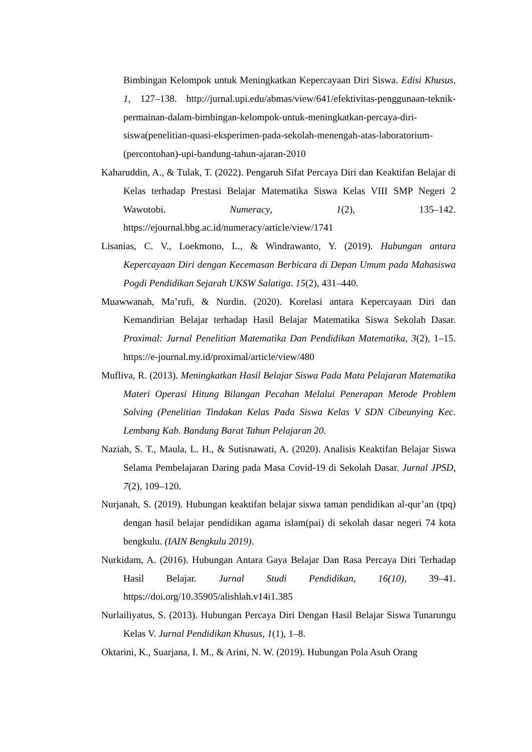Bimbingan Kelompok untuk Meningkatkan Kepercayaan Diri Siswa. Edisi Khusus, 1, 127–138. http://jurnal.upi.edu/abmas/view/641/efektivitas-penggunaan-teknik-permainan-dalam-bimbingan-kelompok-untuk-meningkatkan-percaya-diri-siswa(penelitian-quasi-eksperimen-pada-sekolah-menengah-atas-laboratorium-(percontohan)-upi-bandung-tahun-ajaran-2010
Kaharuddin, A., & Tulak, T. (2022). Pengaruh Sifat Percaya Diri dan Keaktifan Belajar di Kelas terhadap Prestasi Belajar Matematika Siswa Kelas VIII SMP Negeri 2 Wawotobi. Numeracy, 1(2), 135–142. https://ejournal.bbg.ac.id/numeracy/article/view/1741
Lisanias, C. V., Loekmono, L., & Windrawanto, Y. (2019). Hubungan antara Kepercayaan Diri dengan Kecemasan Berbicara di Depan Umum pada Mahasiswa Pogdi Pendidikan Sejarah UKSW Salatiga. 15(2), 431–440.
Muawwanah, Ma’rufi, & Nurdin. (2020). Korelasi antara Kepercayaan Diri dan Kemandirian Belajar terhadap Hasil Belajar Matematika Siswa Sekolah Dasar. Proximal: Jurnal Penelitian Matematika Dan Pendidikan Matematika, 3(2), 1–15. https://e-journal.my.id/proximal/article/view/480
Mufliva, R. (2013). Meningkatkan Hasil Belajar Siswa Pada Mata Pelajaran Matematika Materi Operasi Hitung Bilangan Pecahan Melalui Penerapan Metode Problem Solving (Penelitian Tindakan Kelas Pada Siswa Kelas V SDN Cibeunying Kec. Lembang Kab. Bandung Barat Tahun Pelajaran 20.
Naziah, S. T., Maula, L. H., & Sutisnawati, A. (2020). Analisis Keaktifan Belajar Siswa Selama Pembelajaran Daring pada Masa Covid-19 di Sekolah Dasar. Jurnal JPSD, 7(2), 109–120.
Nurjanah, S. (2019). Hubungan keaktifan belajar siswa taman pendidikan al-qur’an (tpq) dengan hasil belajar pendidikan agama islam(pai) di sekolah dasar negeri 74 kota bengkulu. (IAIN Bengkulu 2019).
Nurkidam, A. (2016). Hubungan Antara Gaya Belajar Dan Rasa Percaya Diri Terhadap Hasil Belajar. Jurnal Studi Pendidikan, 16(10), 39–41. https://doi.org/10.35905/alishlah.v14i1.385
Nurlailiyatus, S. (2013). Hubungan Percaya Diri Dengan Hasil Belajar Siswa Tunarungu Kelas V. Jurnal Pendidikan Khusus, 1(1), 1–8.
Oktarini, K., Suarjana, I. M., & Arini, N. W. (2019). Hubungan Pola Asuh Orang